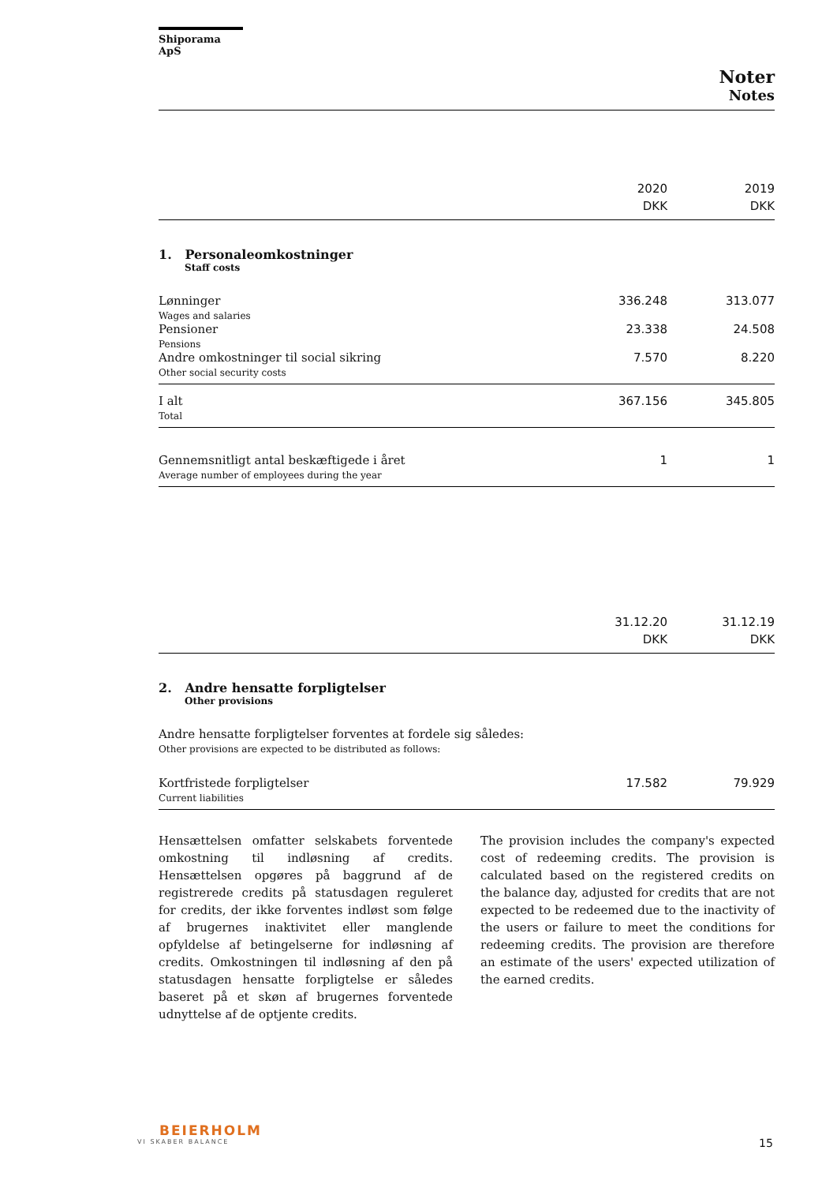Shiporama ApS
Noter
Notes
| | 2020 DKK | 2019 DKK |
| --- | --- | --- |
| 1. Personaleomkostninger Staff costs | | |
| Lønninger Wages and salaries | 336.248 | 313.077 |
| Pensioner Pensions | 23.338 | 24.508 |
| Andre omkostninger til social sikring Other social security costs | 7.570 | 8.220 |
| I alt Total | 367.156 | 345.805 |
| Gennemsnitligt antal beskæftigede i året Average number of employees during the year | 1 | 1 |
| | 31.12.20 DKK | 31.12.19 DKK |
| --- | --- | --- |
| 2. Andre hensatte forpligtelser Other provisions | | |
| Andre hensatte forpligtelser forventes at fordele sig således: Other provisions are expected to be distributed as follows: | | |
| Kortfristede forpligtelser Current liabilities | 17.582 | 79.929 |
Hensættelsen omfatter selskabets forventede omkostning til indløsning af credits. Hensættelsen opgøres på baggrund af de registrerede credits på statusdagen reguleret for credits, der ikke forventes indløst som følge af brugernes inaktivitet eller manglende opfyldelse af betingelserne for indløsning af credits. Omkostningen til indløsning af den på statusdagen hensatte forpligtelse er således baseret på et skøn af brugernes forventede udnyttelse af de optjente credits.
The provision includes the company's expected cost of redeeming credits. The provision is calculated based on the registered credits on the balance day, adjusted for credits that are not expected to be redeemed due to the inactivity of the users or failure to meet the conditions for redeeming credits. The provision are therefore an estimate of the users' expected utilization of the earned credits.
BEIERHOLM
VI SKABER BALANCE
15